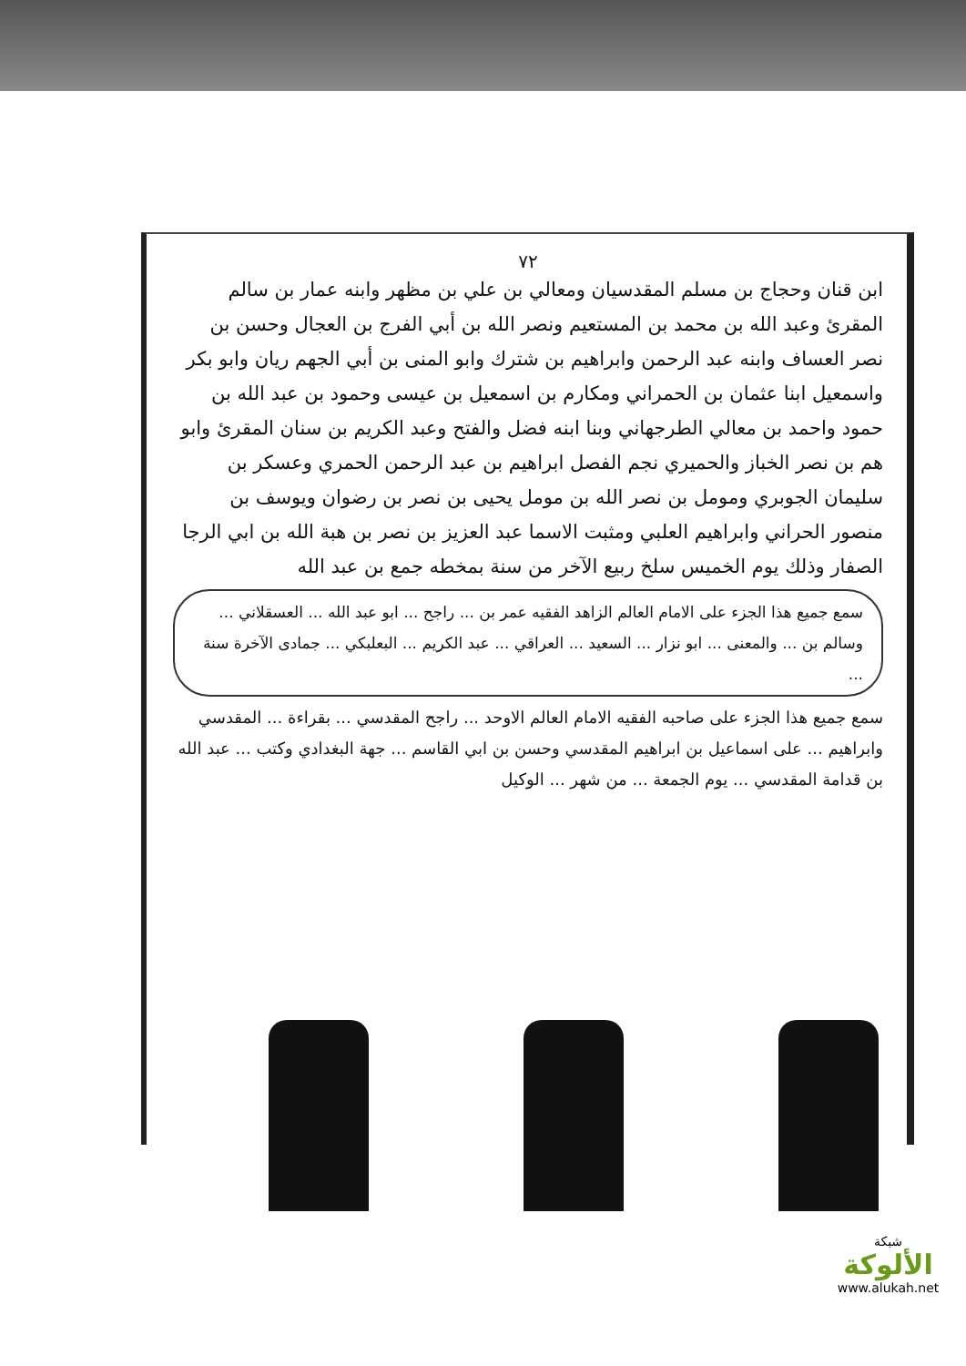٧٢
ابن قنان وحجاج بن مسلم المقدسيان ومعالي بن علي بن مظهر وابنه عمار بن سالم المقرئ وعبد الله بن محمد بن المستعيم ونصر الله بن أبي الفرج بن العجال وحسن بن نصر العساف وابنه عبد الرحمن وابراهيم بن شترك وابو المنى بن أبي الجهم ريان وابو بكر واسمعيل ابنا عثمان بن الحمراني ومكارم بن اسمعيل بن عيسى وحمود بن عبد الله بن حمود واحمد بن معالي الطرجهاني وبنا ابنه فضل والفتح وعبد الكريم بن سنان المقرئ وابو هم بن نصر الخباز والحميري نجم الفصل ابراهيم بن عبد الرحمن الحمري وعسكر بن سليمان الجوبري ومومل بن نصر الله بن مومل يحيى بن نصر بن رضوان ويوسف بن منصور الحراني وابراهيم العلبي ومثبت الاسما عبد العزيز بن نصر بن هبة الله بن ابي الرجا الصفار وذلك يوم الخميس سلخ ربيع الآخر من سنة بمخطه جمع بن عبد الله
سمع جميع هذا الجزء على الامام العالم الزاهد الفقيه عمر بن ... راجح ... ابو عبد الله ... العسقلاني ... وسالم بن ... والمعنى ... ابو نزار ... السعيد ... العراقي ... عبد الكريم ... البعلبكي ... جمادى الآخرة سنة ...
سمع جميع هذا الجزء على صاحبه الفقيه الامام العالم الاوحد ... راجح المقدسي ... بقراءة ... المقدسي وابراهيم ... على اسماعيل بن ابراهيم المقدسي وحسن بن ابي القاسم ... جهة البغدادي وكتب ... عبد الله بن قدامة المقدسي ... يوم الجمعة ... من شهر ... الوكيل
شبكة
الألوكة
www.alukah.net